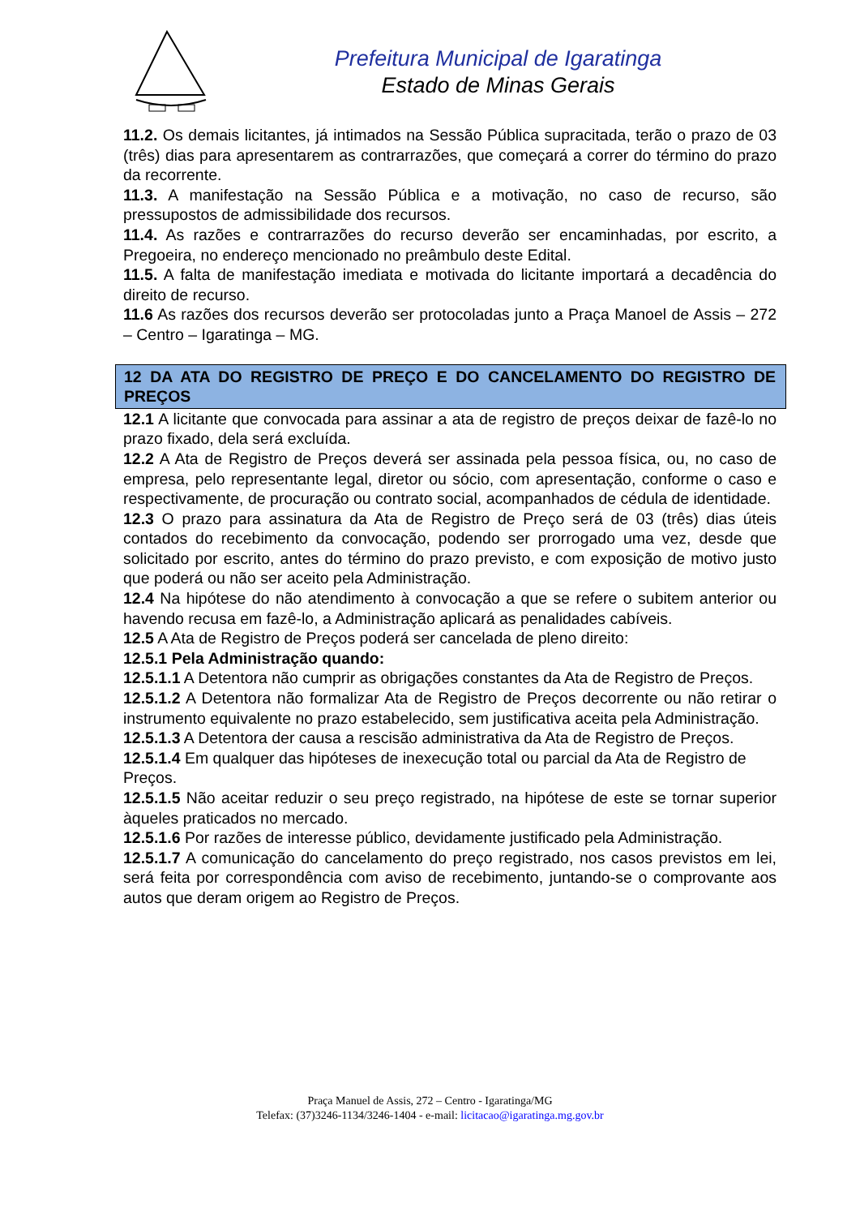Prefeitura Municipal de Igaratinga
Estado de Minas Gerais
11.2. Os demais licitantes, já intimados na Sessão Pública supracitada, terão o prazo de 03 (três) dias para apresentarem as contrarrazões, que começará a correr do término do prazo da recorrente.
11.3. A manifestação na Sessão Pública e a motivação, no caso de recurso, são pressupostos de admissibilidade dos recursos.
11.4. As razões e contrarrazões do recurso deverão ser encaminhadas, por escrito, a Pregoeira, no endereço mencionado no preâmbulo deste Edital.
11.5. A falta de manifestação imediata e motivada do licitante importará a decadência do direito de recurso.
11.6 As razões dos recursos deverão ser protocoladas junto a Praça Manoel de Assis – 272 – Centro – Igaratinga – MG.
12 DA ATA DO REGISTRO DE PREÇO E DO CANCELAMENTO DO REGISTRO DE PREÇOS
12.1 A licitante que convocada para assinar a ata de registro de preços deixar de fazê-lo no prazo fixado, dela será excluída.
12.2 A Ata de Registro de Preços deverá ser assinada pela pessoa física, ou, no caso de empresa, pelo representante legal, diretor ou sócio, com apresentação, conforme o caso e respectivamente, de procuração ou contrato social, acompanhados de cédula de identidade.
12.3 O prazo para assinatura da Ata de Registro de Preço será de 03 (três) dias úteis contados do recebimento da convocação, podendo ser prorrogado uma vez, desde que solicitado por escrito, antes do término do prazo previsto, e com exposição de motivo justo que poderá ou não ser aceito pela Administração.
12.4 Na hipótese do não atendimento à convocação a que se refere o subitem anterior ou havendo recusa em fazê-lo, a Administração aplicará as penalidades cabíveis.
12.5 A Ata de Registro de Preços poderá ser cancelada de pleno direito:
12.5.1 Pela Administração quando:
12.5.1.1 A Detentora não cumprir as obrigações constantes da Ata de Registro de Preços.
12.5.1.2 A Detentora não formalizar Ata de Registro de Preços decorrente ou não retirar o instrumento equivalente no prazo estabelecido, sem justificativa aceita pela Administração.
12.5.1.3 A Detentora der causa a rescisão administrativa da Ata de Registro de Preços.
12.5.1.4 Em qualquer das hipóteses de inexecução total ou parcial da Ata de Registro de
Preços.
12.5.1.5 Não aceitar reduzir o seu preço registrado, na hipótese de este se tornar superior àqueles praticados no mercado.
12.5.1.6 Por razões de interesse público, devidamente justificado pela Administração.
12.5.1.7 A comunicação do cancelamento do preço registrado, nos casos previstos em lei, será feita por correspondência com aviso de recebimento, juntando-se o comprovante aos autos que deram origem ao Registro de Preços.
Praça Manuel de Assis, 272 – Centro - Igaratinga/MG
Telefax: (37)3246-1134/3246-1404 - e-mail: licitacao@igaratinga.mg.gov.br